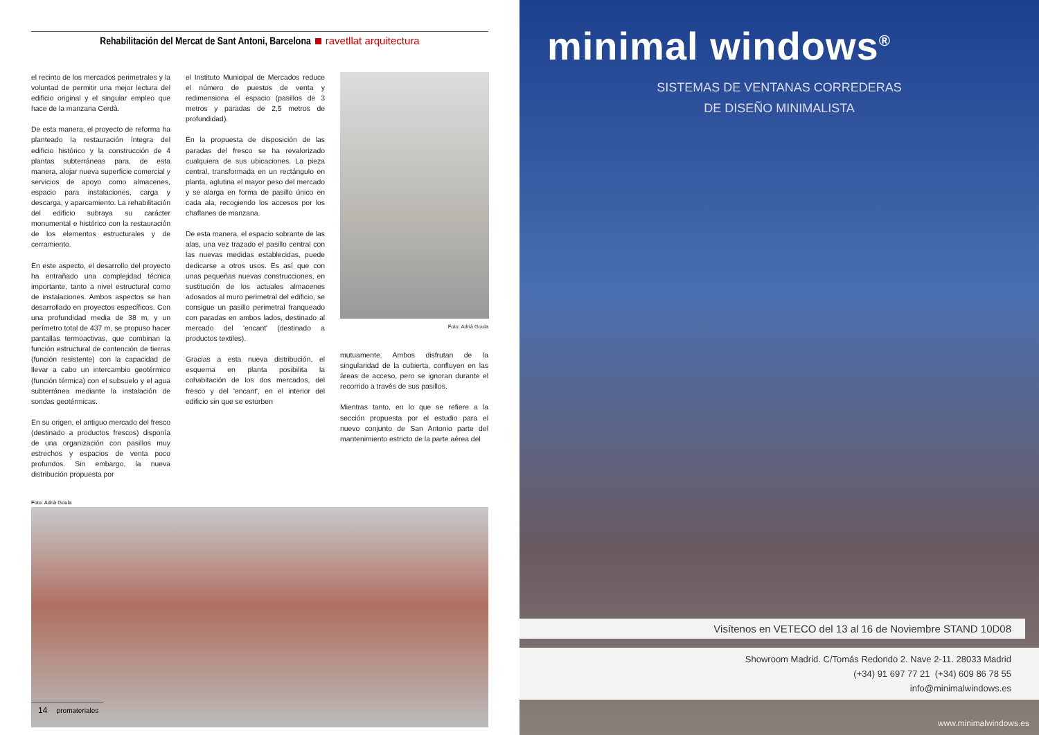Rehabilitación del Mercat de Sant Antoni, Barcelona ravetllat arquitectura
el recinto de los mercados perimetrales y la voluntad de permitir una mejor lectura del edificio original y el singular empleo que hace de la manzana Cerdà.
De esta manera, el proyecto de reforma ha planteado la restauración íntegra del edificio histórico y la construcción de 4 plantas subterráneas para, de esta manera, alojar nueva superficie comercial y servicios de apoyo como almacenes, espacio para instalaciones, carga y descarga, y aparcamiento. La rehabilitación del edificio subraya su carácter monumental e histórico con la restauración de los elementos estructurales y de cerramiento.
En este aspecto, el desarrollo del proyecto ha entrañado una complejidad técnica importante, tanto a nivel estructural como de instalaciones. Ambos aspectos se han desarrollado en proyectos específicos. Con una profundidad media de 38 m, y un perímetro total de 437 m, se propuso hacer pantallas termoactivas, que combinan la función estructural de contención de tierras (función resistente) con la capacidad de llevar a cabo un intercambio geotérmico (función térmica) con el subsuelo y el agua subterránea mediante la instalación de sondas geotérmicas.
En su origen, el antiguo mercado del fresco (destinado a productos frescos) disponía de una organización con pasillos muy estrechos y espacios de venta poco profundos. Sin embargo, la nueva distribución propuesta por
el Instituto Municipal de Mercados reduce el número de puestos de venta y redimensiona el espacio (pasillos de 3 metros y paradas de 2,5 metros de profundidad).
En la propuesta de disposición de las paradas del fresco se ha revalorizado cualquiera de sus ubicaciones. La pieza central, transformada en un rectángulo en planta, aglutina el mayor peso del mercado y se alarga en forma de pasillo único en cada ala, recogiendo los accesos por los chaflanes de manzana.
De esta manera, el espacio sobrante de las alas, una vez trazado el pasillo central con las nuevas medidas establecidas, puede dedicarse a otros usos. Es así que con unas pequeñas nuevas construcciones, en sustitución de los actuales almacenes adosados al muro perimetral del edificio, se consigue un pasillo perimetral franqueado con paradas en ambos lados, destinado al mercado del 'encant' (destinado a productos textiles).
Gracias a esta nueva distribución, el esquema en planta posibilita la cohabitación de los dos mercados, del fresco y del 'encant', en el interior del edificio sin que se estorben
Foto: Adrià Goula
mutuamente. Ambos disfrutan de la singularidad de la cubierta, confluyen en las áreas de acceso, pero se ignoran durante el recorrido a través de sus pasillos.
Mientras tanto, en lo que se refiere a la sección propuesta por el estudio para el nuevo conjunto de San Antonio parte del mantenimiento estricto de la parte aérea del
Foto: Adrià Goula
14 promateriales
minimal windows<sup>®</sup>
SISTEMAS DE VENTANAS CORREDERAS
DE DISEÑO MINIMALISTA
Visítenos en VETECO del 13 al 16 de Noviembre STAND 10D08
Showroom Madrid. C/Tomás Redondo 2. Nave 2-11. 28033 Madrid
(+34) 91 697 77 21 (+34) 609 86 78 55
info@minimalwindows.es
www.minimalwindows.es